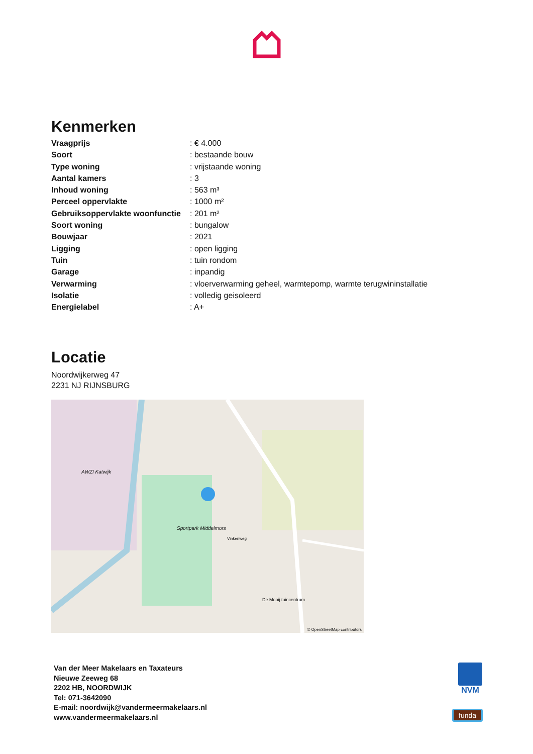Kenmerken
| Vraagprijs | : € 4.000 |
| Soort | : bestaande bouw |
| Type woning | : vrijstaande woning |
| Aantal kamers | : 3 |
| Inhoud woning | : 563 m³ |
| Perceel oppervlakte | : 1000 m² |
| Gebruiksoppervlakte woonfunctie | : 201 m² |
| Soort woning | : bungalow |
| Bouwjaar | : 2021 |
| Ligging | : open ligging |
| Tuin | : tuin rondom |
| Garage | : inpandig |
| Verwarming | : vloerverwarming geheel, warmtepomp, warmte terugwininstallatie |
| Isolatie | : volledig geisoleerd |
| Energielabel | : A+ |
Locatie
Noordwijkerweg 47
2231 NJ RIJNSBURG
AWZI Katwijk
Sportpark Middelmors
De Mooij tuincentrum
Vinkenweg
© OpenStreetMap contributors
Van der Meer Makelaars en Taxateurs
Nieuwe Zeeweg 68
2202 HB, NOORDWIJK
Tel: 071-3642090
E-mail: noordwijk@vandermeermakelaars.nl
www.vandermeermakelaars.nl
NVM
funda